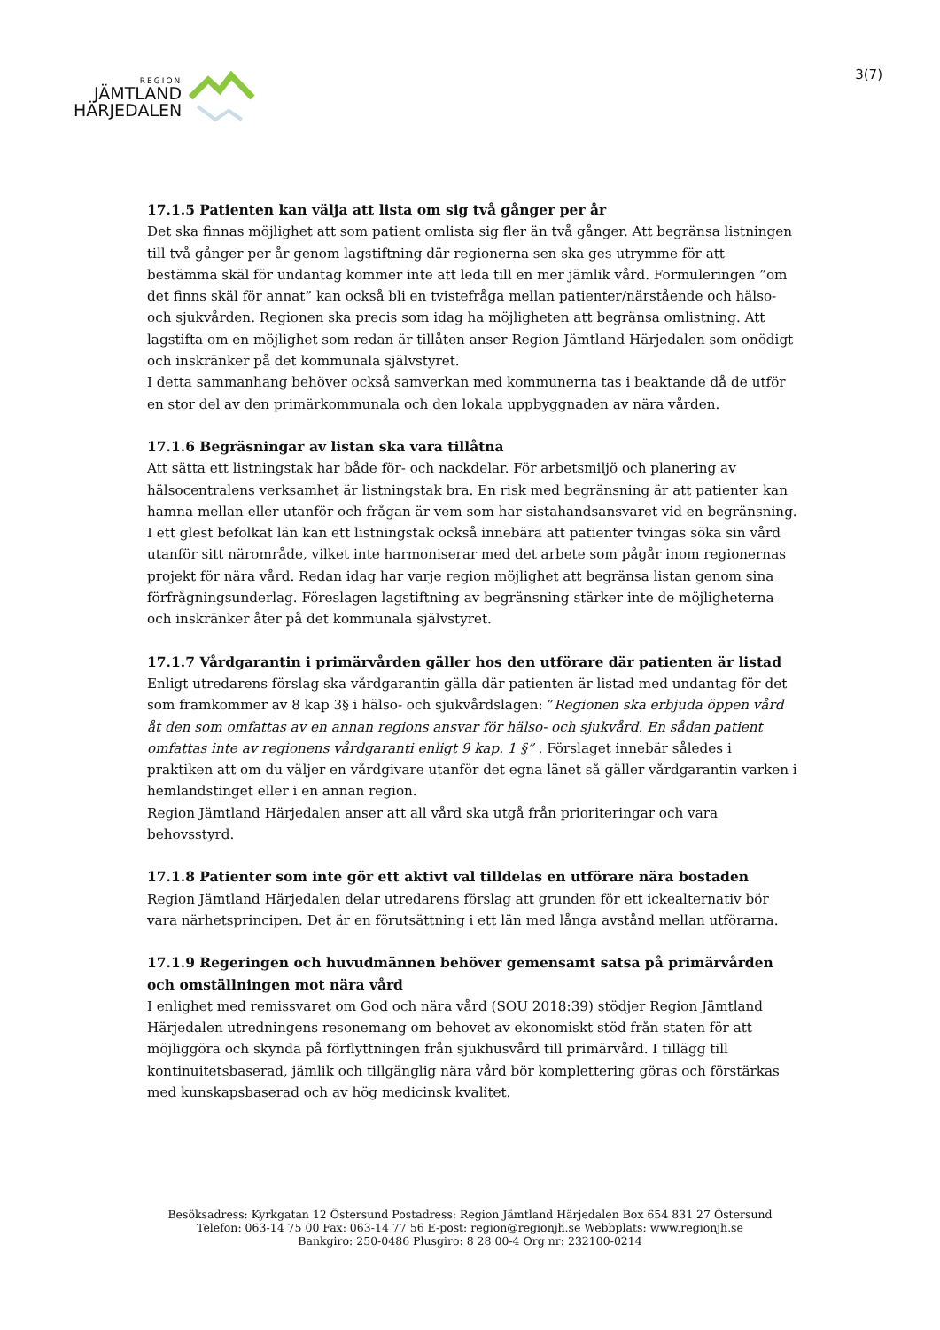REGION
JÄMTLAND
HÄRJEDALEN
3(7)
17.1.5 Patienten kan välja att lista om sig två gånger per år
Det ska finnas möjlighet att som patient omlista sig fler än två gånger. Att begränsa listningen till två gånger per år genom lagstiftning där regionerna sen ska ges utrymme för att bestämma skäl för undantag kommer inte att leda till en mer jämlik vård. Formuleringen ”om det finns skäl för annat” kan också bli en tvistefråga mellan patienter/närstående och hälso- och sjukvården. Regionen ska precis som idag ha möjligheten att begränsa omlistning. Att lagstifta om en möjlighet som redan är tillåten anser Region Jämtland Härjedalen som onödigt och inskränker på det kommunala självstyret.
I detta sammanhang behöver också samverkan med kommunerna tas i beaktande då de utför en stor del av den primärkommunala och den lokala uppbyggnaden av nära vården.
17.1.6 Begräsningar av listan ska vara tillåtna
Att sätta ett listningstak har både för- och nackdelar. För arbetsmiljö och planering av hälsocentralens verksamhet är listningstak bra. En risk med begränsning är att patienter kan hamna mellan eller utanför och frågan är vem som har sistahandsansvaret vid en begränsning. I ett glest befolkat län kan ett listningstak också innebära att patienter tvingas söka sin vård utanför sitt närområde, vilket inte harmoniserar med det arbete som pågår inom regionernas projekt för nära vård. Redan idag har varje region möjlighet att begränsa listan genom sina förfrågningsunderlag. Föreslagen lagstiftning av begränsning stärker inte de möjligheterna och inskränker åter på det kommunala självstyret.
17.1.7 Vårdgarantin i primärvården gäller hos den utförare där patienten är listad
Enligt utredarens förslag ska vårdgarantin gälla där patienten är listad med undantag för det som framkommer av 8 kap 3§ i hälso- och sjukvårdslagen: ”Regionen ska erbjuda öppen vård åt den som omfattas av en annan regions ansvar för hälso- och sjukvård. En sådan patient omfattas inte av regionens vårdgaranti enligt 9 kap. 1 §” . Förslaget innebär således i praktiken att om du väljer en vårdgivare utanför det egna länet så gäller vårdgarantin varken i hemlandstinget eller i en annan region.
Region Jämtland Härjedalen anser att all vård ska utgå från prioriteringar och vara behovsstyrd.
17.1.8 Patienter som inte gör ett aktivt val tilldelas en utförare nära bostaden
Region Jämtland Härjedalen delar utredarens förslag att grunden för ett ickealternativ bör vara närhetsprincipen. Det är en förutsättning i ett län med långa avstånd mellan utförarna.
17.1.9 Regeringen och huvudmännen behöver gemensamt satsa på primärvården och omställningen mot nära vård
I enlighet med remissvaret om God och nära vård (SOU 2018:39) stödjer Region Jämtland Härjedalen utredningens resonemang om behovet av ekonomiskt stöd från staten för att möjliggöra och skynda på förflyttningen från sjukhusvård till primärvård. I tillägg till kontinuitetsbaserad, jämlik och tillgänglig nära vård bör komplettering göras och förstärkas med kunskapsbaserad och av hög medicinsk kvalitet.
Besöksadress: Kyrkgatan 12 Östersund Postadress: Region Jämtland Härjedalen Box 654 831 27 Östersund
Telefon: 063-14 75 00 Fax: 063-14 77 56 E-post: region@regionjh.se Webbplats: www.regionjh.se
Bankgiro: 250-0486 Plusgiro: 8 28 00-4 Org nr: 232100-0214